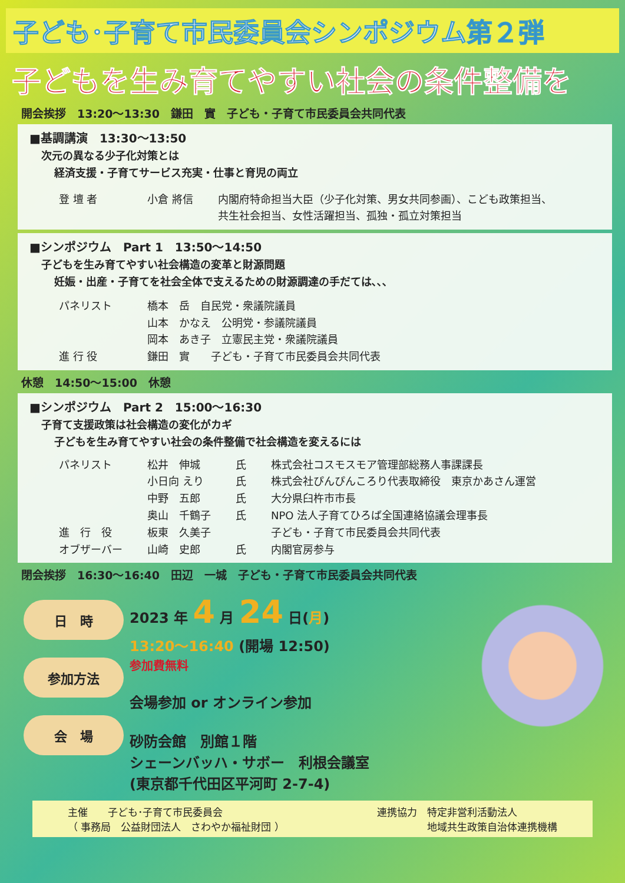子ども･子育て市民委員会シンポジウム第２弾
子どもを生み育てやすい社会の条件整備を
開会挨拶　13:20～13:30　鎌田　實　子ども・子育て市民委員会共同代表
■基調講演　13:30～13:50
次元の異なる少子化対策とは
経済支援・子育てサービス充実・仕事と育児の両立
登 壇 者 小倉 將信 内閣府特命担当大臣（少子化対策、男女共同参画）、こども政策担当、
共生社会担当、女性活躍担当、孤独・孤立対策担当
■シンポジウム　Part 1　13:50～14:50
子どもを生み育てやすい社会構造の変革と財源問題
妊娠・出産・子育てを社会全体で支えるための財源調達の手だては､､､
パネリスト 橋本　岳　自民党・衆議院議員
山本　かなえ　公明党・参議院議員
岡本　あき子　立憲民主党・衆議院議員
進 行 役 鎌田　實　　子ども・子育て市民委員会共同代表
休憩　14:50～15:00　休憩
■シンポジウム　Part 2　15:00～16:30
子育て支援政策は社会構造の変化がカギ
子どもを生み育てやすい社会の条件整備で社会構造を変えるには
パネリスト 松井　伸城 氏 株式会社コスモスモア管理部総務人事課課長
小日向 えり 氏 株式会社ぴんぴんころり代表取締役　東京かあさん運営
中野　五郎 氏 大分県臼杵市市長
奥山　千鶴子 氏 NPO 法人子育てひろば全国連絡協議会理事長
進　行　役 板東　久美子 子ども・子育て市民委員会共同代表
オブザーバー 山崎　史郎 氏 内閣官房参与
閉会挨拶　16:30～16:40　田辺　一城　子ども・子育て市民委員会共同代表
日　時
参加方法
会　場
2023 年 4 月 24 日(月)
13:20～16:40 (開場 12:50)
参加費無料
会場参加 or オンライン参加
砂防会館　別館１階
シェーンバッハ・サボー　利根会議室
(東京都千代田区平河町 2-7-4)
主催　　子ども･子育て市民委員会
（ 事務局　公益財団法人　さわやか福祉財団 ）
連携協力　特定非営利活動法人
　　　　　地域共生政策自治体連携機構